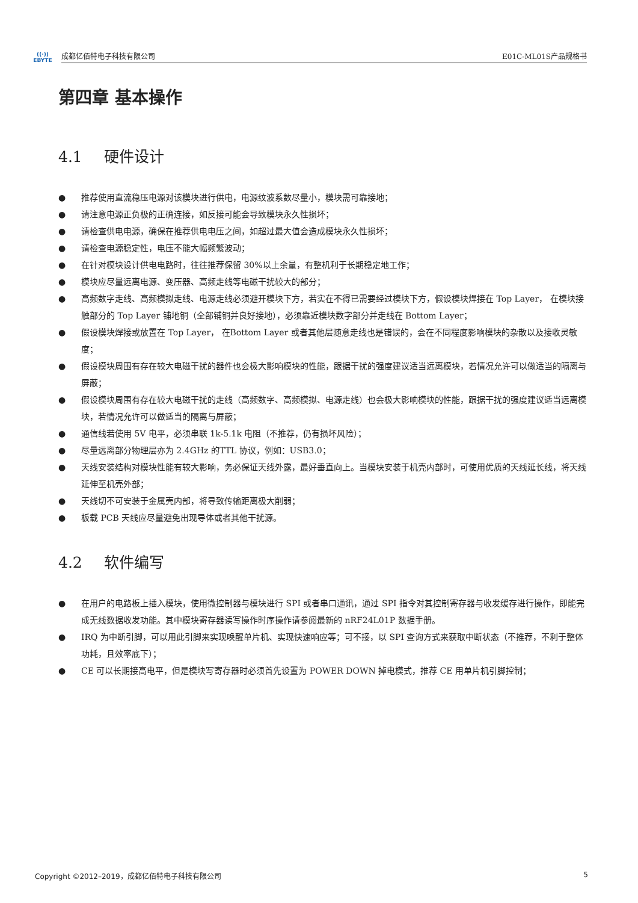((·))
EBYTE
成都亿佰特电子科技有限公司 E01C-ML01S产品规格书
第四章 基本操作
4.1 硬件设计
● 推荐使用直流稳压电源对该模块进行供电，电源纹波系数尽量小，模块需可靠接地；
● 请注意电源正负极的正确连接，如反接可能会导致模块永久性损坏；
● 请检查供电电源，确保在推荐供电电压之间，如超过最大值会造成模块永久性损坏；
● 请检查电源稳定性，电压不能大幅频繁波动；
● 在针对模块设计供电电路时，往往推荐保留 30%以上余量，有整机利于长期稳定地工作；
● 模块应尽量远离电源、变压器、高频走线等电磁干扰较大的部分；
● 高频数字走线、高频模拟走线、电源走线必须避开模块下方，若实在不得已需要经过模块下方，假设模块焊接在 Top Layer， 在模块接触部分的 Top Layer 铺地铜（全部铺铜并良好接地），必须靠近模块数字部分并走线在 Bottom Layer；
● 假设模块焊接或放置在 Top Layer， 在Bottom Layer 或者其他层随意走线也是错误的，会在不同程度影响模块的杂散以及接收灵敏度；
● 假设模块周围有存在较大电磁干扰的器件也会极大影响模块的性能，跟据干扰的强度建议适当远离模块，若情况允许可以做适当的隔离与屏蔽；
● 假设模块周围有存在较大电磁干扰的走线（高频数字、高频模拟、电源走线）也会极大影响模块的性能，跟据干扰的强度建议适当远离模块，若情况允许可以做适当的隔离与屏蔽；
● 通信线若使用 5V 电平，必须串联 1k-5.1k 电阻（不推荐，仍有损坏风险）；
● 尽量远离部分物理层亦为 2.4GHz 的TTL 协议，例如：USB3.0；
● 天线安装结构对模块性能有较大影响，务必保证天线外露，最好垂直向上。当模块安装于机壳内部时，可使用优质的天线延长线，将天线延伸至机壳外部；
● 天线切不可安装于金属壳内部，将导致传输距离极大削弱；
● 板载 PCB 天线应尽量避免出现导体或者其他干扰源。
4.2 软件编写
● 在用户的电路板上插入模块，使用微控制器与模块进行 SPI 或者串口通讯，通过 SPI 指令对其控制寄存器与收发缓存进行操作，即能完成无线数据收发功能。其中模块寄存器读写操作时序操作请参阅最新的 nRF24L01P 数据手册。
● IRQ 为中断引脚，可以用此引脚来实现唤醒单片机、实现快速响应等；可不接，以 SPI 查询方式来获取中断状态（不推荐，不利于整体功耗，且效率底下）；
● CE 可以长期接高电平，但是模块写寄存器时必须首先设置为 POWER DOWN 掉电模式，推荐 CE 用单片机引脚控制；
Copyright ©2012–2019，成都亿佰特电子科技有限公司 5